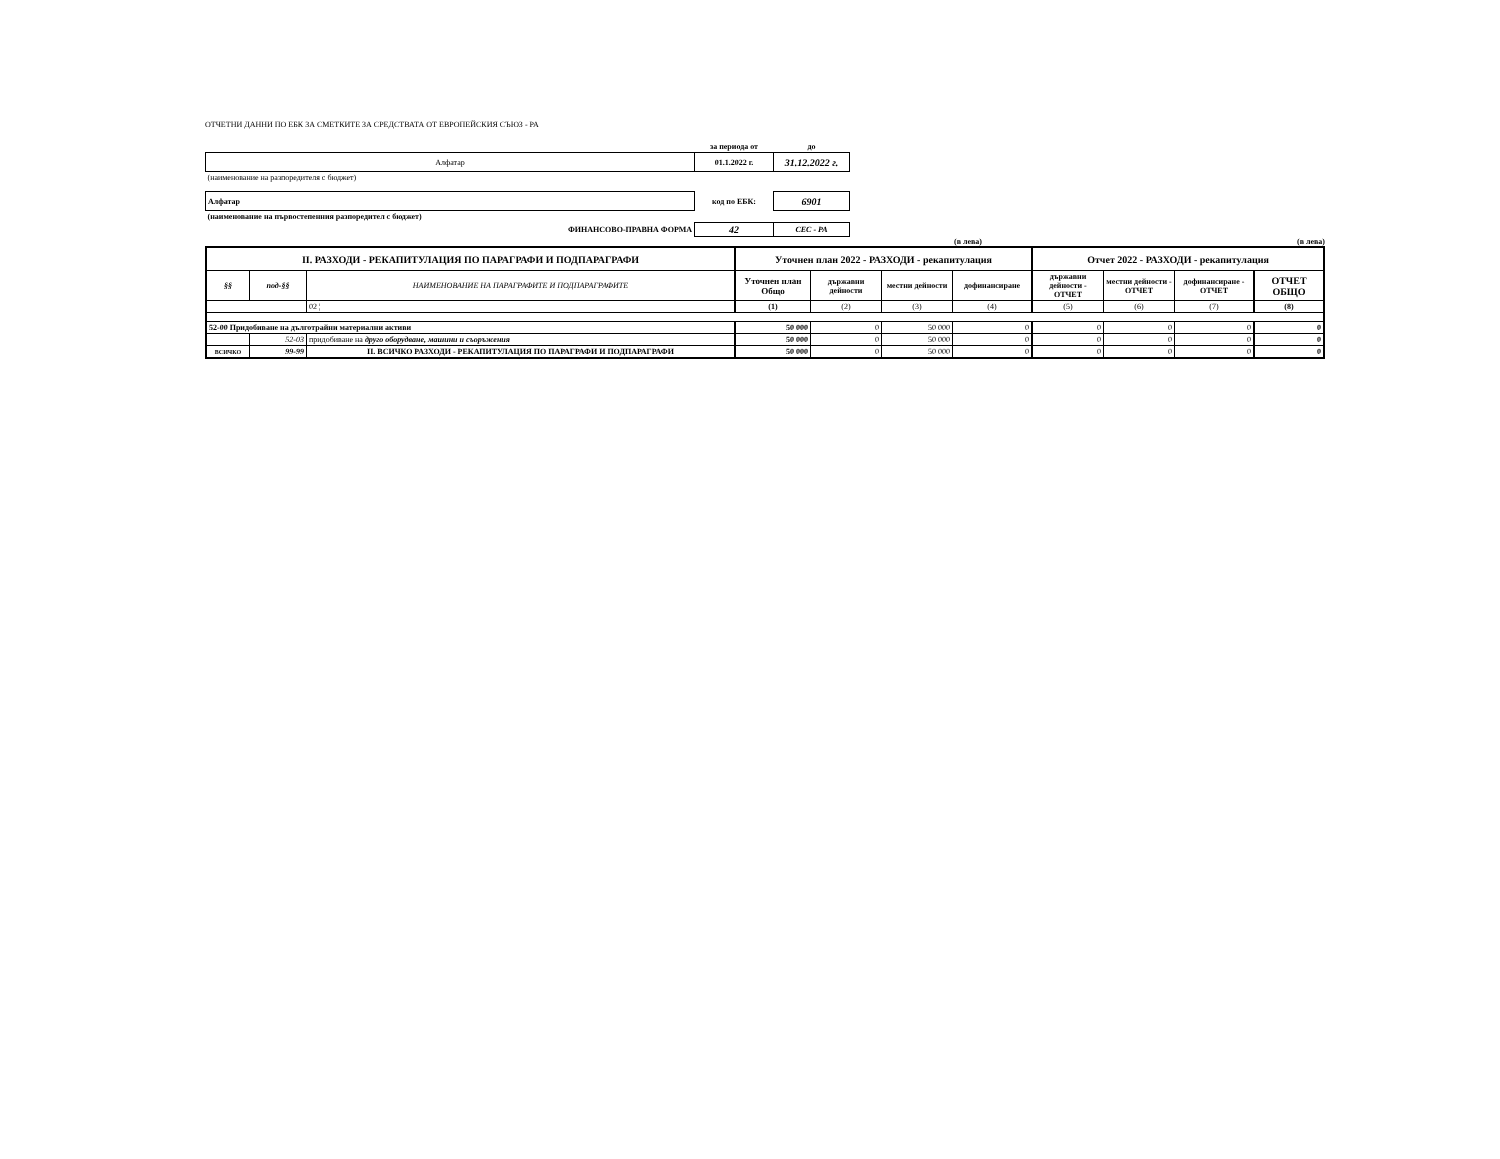ОТЧЕТНИ ДАННИ ПО ЕБК ЗА СМЕТКИТЕ ЗА СРЕДСТВАТА ОТ ЕВРОПЕЙСКИЯ СЪЮЗ - РА
| | за периода от | до |
| Алфатар | 01.1.2022 г. | 31.12.2022 г. |
| (наименование на разпоредителя с бюджет) | | |
| Алфатар | код по ЕБК: | 6901 |
| (наименование на първостепенния разпоредител с бюджет) | | |
| ФИНАНСОВО-ПРАВНА ФОРМА | 42 | СЕС - РА |
(в лева) (в лева)
| II. РАЗХОДИ - РЕКАПИТУЛАЦИЯ ПО ПАРАГРАФИ И ПОДПАРАГРАФИ | | | Уточнен план 2022 - РАЗХОДИ - рекапитулация | | | | Отчет 2022 - РАЗХОДИ - рекапитулация | | | |
| --- | --- | --- | --- | --- | --- | --- | --- | --- | --- | --- |
| §§ | под-§§ | НАИМЕНОВАНИЕ НА ПАРАГРАФИТЕ И ПОДПАРАГРАФИТЕ | Уточнен план Общо | държавни дейности | местни дейности | дофинансиране | държавни дейности - ОТЧЕТ | местни дейности - ОТЧЕТ | дофинансиране - ОТЧЕТ | ОТЧЕТ ОБЩО |
| | | 02 ¦ | (1) | (2) | (3) | (4) | (5) | (6) | (7) | (8) |
| 52-00 Придобиване на дълготрайни материални активи | | | 50 000 | 0 | 50 000 | 0 | 0 | 0 | 0 | 0 |
| | 52-03 | придобиване на друго оборудване, машини и съоръжения | 50 000 | 0 | 50 000 | 0 | 0 | 0 | 0 | 0 |
| ВСИЧКО | 99-99 | II. ВСИЧКО РАЗХОДИ - РЕКАПИТУЛАЦИЯ ПО ПАРАГРАФИ И ПОДПАРАГРАФИ | 50 000 | 0 | 50 000 | 0 | 0 | 0 | 0 | 0 |